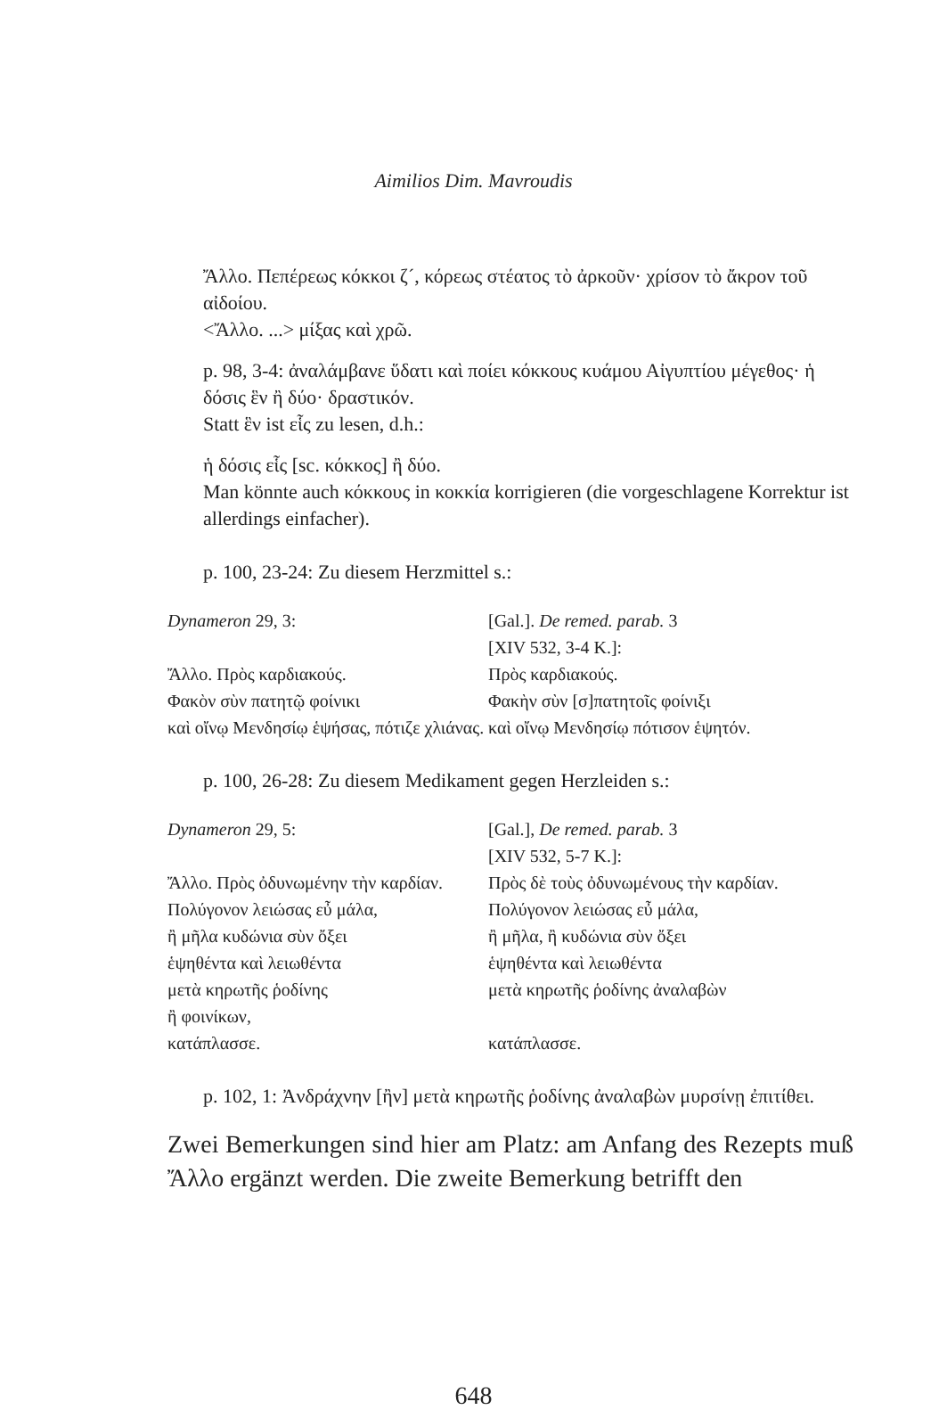Aimilios Dim. Mavroudis
Ἄλλο. Πεπέρεως κόκκοι ζ´, κόρεως στέατος τὸ ἀρκοῦν· χρίσον τὸ ἄκρον τοῦ αἰδοίου.
<Ἄλλο. ...> μίξας καὶ χρῶ.
p. 98, 3-4: ἀναλάμβανε ὕδατι καὶ ποίει κόκκους κυάμου Αἰγυπτίου μέγεθος· ἡ δόσις ἓν ἢ δύο· δραστικόν.
Statt ἓν ist εἷς zu lesen, d.h.:
ἡ δόσις εἷς [sc. κόκκος] ἢ δύο.
Man könnte auch κόκκους in κοκκία korrigieren (die vorgeschlagene Korrektur ist allerdings einfacher).
p. 100, 23-24: Zu diesem Herzmittel s.:
| Dynameron 29, 3: | [Gal.]. De remed. parab. 3 [XIV 532, 3-4 K.]: |
| Ἄλλο. Πρὸς καρδιακούς. | Πρὸς καρδιακούς. |
| Φακὸν σὺν πατητῷ φοίνικι | Φακὴν σὺν [σ]πατητοῖς φοίνιξι |
| καὶ οἴνῳ Μενδησίῳ ἑψήσας, πότιζε χλιάνας. | καὶ οἴνῳ Μενδησίῳ πότισον ἑψητόν. |
p. 100, 26-28: Zu diesem Medikament gegen Herzleiden s.:
| Dynameron 29, 5: | [Gal.], De remed. parab. 3 [XIV 532, 5-7 K.]: |
| Ἄλλο. Πρὸς ὀδυνωμένην τὴν καρδίαν. | Πρὸς δὲ τοὺς ὀδυνωμένους τὴν καρδίαν. |
| Πολύγονον λειώσας εὖ μάλα, | Πολύγονον λειώσας εὖ μάλα, |
| ἢ μῆλα κυδώνια σὺν ὄξει | ἢ μῆλα, ἢ κυδώνια σὺν ὄξει |
| ἑψηθέντα καὶ λειωθέντα | ἑψηθέντα καὶ λειωθέντα |
| μετὰ κηρωτῆς ῥοδίνης | μετὰ κηρωτῆς ῥοδίνης ἀναλαβὼν |
| ἢ φοινίκων, | |
| κατάπλασσε. | κατάπλασσε. |
p. 102, 1: Ἀνδράχνην [ἢν] μετὰ κηρωτῆς ῥοδίνης ἀναλαβὼν μυρσίνῃ ἐπιτίθει.
Zwei Bemerkungen sind hier am Platz: am Anfang des Rezepts muß Ἄλλο ergänzt werden. Die zweite Bemerkung betrifft den
648